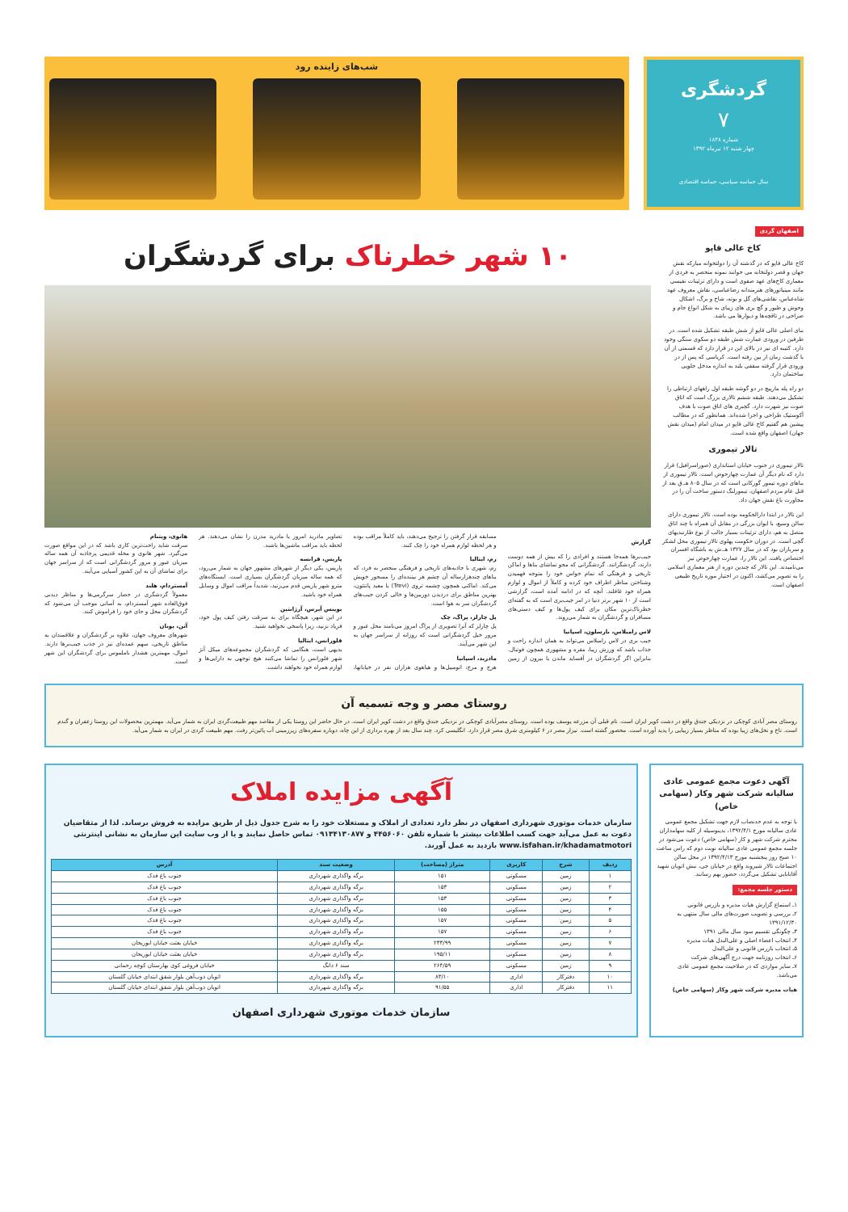گردشگری
۷
شماره ۱۸۴۸
چهار شنبه ۱۲ تیرماه ۱۳۹۲
سال حماسه سیاسی، حماسه اقتصادی
شب‌های زاینده رود
اصفهان گردی
کاخ عالی قاپو
کاخ عالی قاپو که در گذشته آن را دولتخوانه مبارکه نقش جهان و قصر دولتخانه می خوانند نمونه منحصر به فردی از معماری کاخ‌های عهد صفوی است و دارای تزئینات نفیسی مانند مینیاتورهای هنرمندانه رضاعباسی، نقاش معروف عهد شاه‌عباس، نقاشی‌های گل و بوته، شاخ و برگ، اشکال وحوش و طیور و گچ بری های زیبای به شکل انواع جام و صراحی در تاقچه‌ها و دیوارها می باشد.
بنای اصلی عالی قاپو از شش طبقه تشکیل شده است. در طرفین در ورودی عمارت شش طبقه دو سکوی سنگی وجود دارد. کتیبه ای نیز در بالای این در قرار دارد که قسمتی از آن با گذشت زمان از بین رفته است. کریاسی که پس از در ورودی قرار گرفته سقفی بلند به اندازه مدخل جلویی ساختمان دارد.
دو راه پله مارپیچ در دو گوشه طبقه اول راههای ارتباطی را تشکیل می‌دهند. طبقه ششم تالاری بزرگ است که اتاق صوت نیز شهرت دارد. گچبری های اتاق صوت با هدف آکوستیک طراحی و اجرا شده‌اند. همانطور که در مطالب پیشین هم گفتیم کاخ عالی قاپو در میدان امام (میدان نقش جهان) اصفهان واقع شده است.
تالار تیموری
تالار تیموری در جنوب خیابان استانداری (صوراسرافیل) قرار دارد که نام دیگر آن عمارت چهارحوض است. تالار تیموری از بناهای دوره تیمور گورکانی است که در سال ۸۰۵ هـ.ق بعد از قتل عام مردم اصفهان، تیمورلنگ دستور ساخت آن را در مجاورت باغ نقش جهان داد.
این تالار در ابتدا دارالحکومه بوده است. تالار تیموری دارای سالن وسیع، با ایوان بزرگی در مقابل آن همراه با چند اتاق متصل به هم، دارای تزئینات بسیار جالب از نوع طارنبدیهای گچی است. در دوران حکومت پهلوی تالار تیموری محل لشکر و سربازان بود که در سال ۱۳۲۷ هـ.ش به باشگاه افسران اختصاص یافت. این تالار را، عمارت چهارحوض نیز می‌نامیدند. این تالار که چندین دوره از هنر معماری اسلامی را به تصویر می‌کشد، اکنون در اختیار موزه تاریخ طبیعی اصفهان است.
۱۰ شهر خطرناک برای گردشگران
گزارش
جیب‌برها همه‌جا هستند و افرادی را که بیش از همه دوست دارند، گردشگرانند. گردشگرانی که محو تماشای بناها و اماکن تاریخی و فرهنگی که تمام حواس خود را متوجه فهمیدن وشناختن مناظر اطراف خود کرده و کاملاً از اموال و لوازم همراه خود غافلند. آنچه که در ادامه آمده است، گزارشی است از ۱۰ شهر برتر دنیا در امر جیب‌بری است که به گفته‌ای خطرناک‌ترین مکان برای کیف پول‌ها و کیف دستی‌های مسافران و گردشگران به شمار می‌روند.
لاس رامبلاس، بارسلون، اسپانیا
جیب بری در لاس رامبلاس می‌تواند به همان اندازه راحت و جذاب باشد که ورزش زیبا، مفره و مشهوری همچون فوتبال. بنابراین اگر گردشگران در آفساید ماندن یا بیرون از زمین مسابقه قرار گرفتن را ترجیح می‌دهند، باید کاملاً مراقب بوده و هر لحظه لوازم همراه خود را چک کنند.
رم، ایتالیا
رم، شهری با جاذبه‌های تاریخی و فرهنگی منحصر به فرد، که بناهای چندهزارساله آن چشم هر بیننده‌ای را مسحور خویش می‌کند. اماکنی همچون چشمه تروی (Trevi) یا معبد پانتئون، بهترین مناطق برای دزدیدن دوربین‌ها و خالی کردن جیب‌های گردشگران سر به هوا است.
پل چارلز، پراگ، چک
پل چارلز که آنرا تصویری از پراگ امروز می‌نامند محل عبور و مرور خیل گردشگرانی است که روزانه از سراسر جهان به این شهر می‌آیند.
مادرید، اسپانیا
هرج و مرج، اتومبیل‌ها و هیاهوی هزاران نفر در خیابانها، تصاویر مادرید امروز یا مادرید مدرن را نشان می‌دهند. هر لحظه باید مراقب ماشین‌ها باشند.
پاریس، فرانسه
پاریس، یکی دیگر از شهرهای مشهور جهان به شمار می‌رود، که همه ساله میزبان گردشگران بسیاری است. ایستگاه‌های مترو شهر پاریس قدم می‌زنید، شدیداً مراقب اموال و وسایل همراه خود باشید.
بوینس آیرس، آرژانتین
در این شهر، هیچگاه برای به سرقت رفتن کیف پول خود، فریاد نزنید، زیرا پاسخی نخواهید شنید.
فلورانس، ایتالیا
بدیهی است، هنگامی که گردشگران مجموعه‌های میکل آنژ شهر فلورانس را تماشا می‌کنند هیچ توجهی به دارایی‌ها و لوازم همراه خود نخواهند داشت.
هانوی، ویتنام
سرقت شاید راحت‌ترین کاری باشد که در این مواقع صورت می‌گیرد. شهر هانوی و محله قدیمی پرجاذبه آن همه ساله میزبان عبور و مرور گردشگرانی است که از سراسر جهان برای تماشای آن به این کشور آسیایی می‌آیند.
آمستردام، هلند
معمولاً گردشگری در حصار سرگرمی‌ها و مناظر دیدنی فوق‌العاده شهر آمستردام، به آسانی موجب آن می‌شود که گردشگران محل و جای خود را فراموش کنند.
آتن، یونان
شهرهای معروف جهان، علاوه بر گردشگران و علاقمندان به مناطق تاریخی، سهم عمده‌ای نیز در جذب جیب‌برها دارند. اموال، مهمترین هشدار ناملموس برای گردشگران این شهر است.
روستای مصر و وجه تسمیه آن
روستای مصر آبادی کوچکی در نزدیکی جندق واقع در دشت کویر ایران است. نام قبلی آن مزرعه یوسف بوده است. روستای مصرآبادی کوچکی در نزدیکی جندق واقع در دشت کویر ایران است. در حال حاضر این روستا یکی از مقاصد مهم طبیعت‌گردی ایران به شمار می‌آید. مهمترین محصولات این روستا زعفران و گندم است. تاخ و نخل‌های زیبا بوده که مناظر بسیار زیبایی را پدید آورده است. محصور گشته است. نیزار مصر در ۶ کیلومتری شرق مصر قرار دارد. انگلیسی کرد. چند سال بعد از بهره برداری از این چاه، دوباره سفره‌های زیرزمینی آب پائین‌تر رفت. مهم طبیعت گردی در ایران به شمار می‌آید.
آگهی دعوت مجمع عمومی عادی سالیانه شرکت شهر وکار (سهامی خاص)
با توجه به عدم حدنصاب لازم جهت تشکیل مجمع عمومی عادی سالیانه مورخ ۱۳۹۲/۴/۱، بدینوسیله از کلیه سهامداران محترم شرکت شهر و کار (سهامی خاص) دعوت می‌شود در جلسه مجمع عمومی عادی سالیانه نوبت دوم که راس ساعت ۱۰ صبح روز پنجشنبه مورخ ۱۳۹۲/۴/۱۳ در محل سالن اجتماعات تالار شیروند واقع در خیابان جی، نبش اتوبان شهید آقابابایی تشکیل می‌گردد، حضور بهم رسانند.
دستور جلسه مجمع:
۱ـ استماع گزارش هیات مدیره و بازرس قانونی
۲ـ بررسی و تصویب صورت‌های مالی سال منتهی به ۱۳۹۱/۱۲/۳۰
۳ـ چگونگی تقسیم سود سال مالی ۱۳۹۱
۴ـ انتخاب اعضاء اصلی و علی‌البدل هیات مدیره
۵ـ انتخاب بازرس قانونی و علی‌البدل
۶ـ انتخاب روزنامه جهت درج آگهی‌های شرکت
۷ـ سایر مواردی که در صلاحیت مجمع عمومی عادی می‌باشد.
هیات مدیره شرکت شهر وکار (سهامی خاص)
آگهی مزایده املاک
سازمان خدمات موتوری شهرداری اصفهان در نظر دارد تعدادی از املاک و مستغلات خود را به شرح جدول ذیل از طریق مزایده به فروش برساند. لذا از متقاضیان دعوت به عمل می‌آید جهت کسب اطلاعات بیشتر با شماره تلفن ۴۴۵۶۰۶۰ و ۰۹۱۳۴۱۳۰۸۷۷ تماس حاصل نمایند و یا از وب سایت این سازمان به نشانی اینترنتی www.isfahan.ir/khadamatmotori بازدید به عمل آورند.
| ردیف | شرح | کاربری | متراژ (مساحت) | وضعیت سند | آدرس |
| --- | --- | --- | --- | --- | --- |
| ۱ | زمین | مسکونی | ۱۵۱ | برگه واگذاری شهرداری | جنوب باغ فدک |
| ۲ | زمین | مسکونی | ۱۵۳ | برگه واگذاری شهرداری | جنوب باغ فدک |
| ۳ | زمین | مسکونی | ۱۵۳ | برگه واگذاری شهرداری | جنوب باغ فدک |
| ۴ | زمین | مسکونی | ۱۵۵ | برگه واگذاری شهرداری | جنوب باغ فدک |
| ۵ | زمین | مسکونی | ۱۵۷ | برگه واگذاری شهرداری | جنوب باغ فدک |
| ۶ | زمین | مسکونی | ۱۵۷ | برگه واگذاری شهرداری | جنوب باغ فدک |
| ۷ | زمین | مسکونی | ۲۳۳/۹۹ | برگه واگذاری شهرداری | خیابان بعثت خیابان ابوریحان |
| ۸ | زمین | مسکونی | ۱۹۵/۱۱ | برگه واگذاری شهرداری | خیابان بعثت خیابان ابوریحان |
| ۹ | زمین | مسکونی | ۲۶۴/۵۹ | سند ۶ دانگ | خیابان فروغی کوی بهارستان کوچه رحمانی |
| ۱۰ | دفترکار | اداری | ۸۳/۱۰ | برگه واگذاری شهرداری | اتوبان ذوب‌آهن بلوار شقق ابتدای خیابان گلستان |
| ۱۱ | دفترکار | اداری | ۹۱/۵۵ | برگه واگذاری شهرداری | اتوبان ذوب‌آهن بلوار شقق ابتدای خیابان گلستان |
سازمان خدمات موتوری شهرداری اصفهان